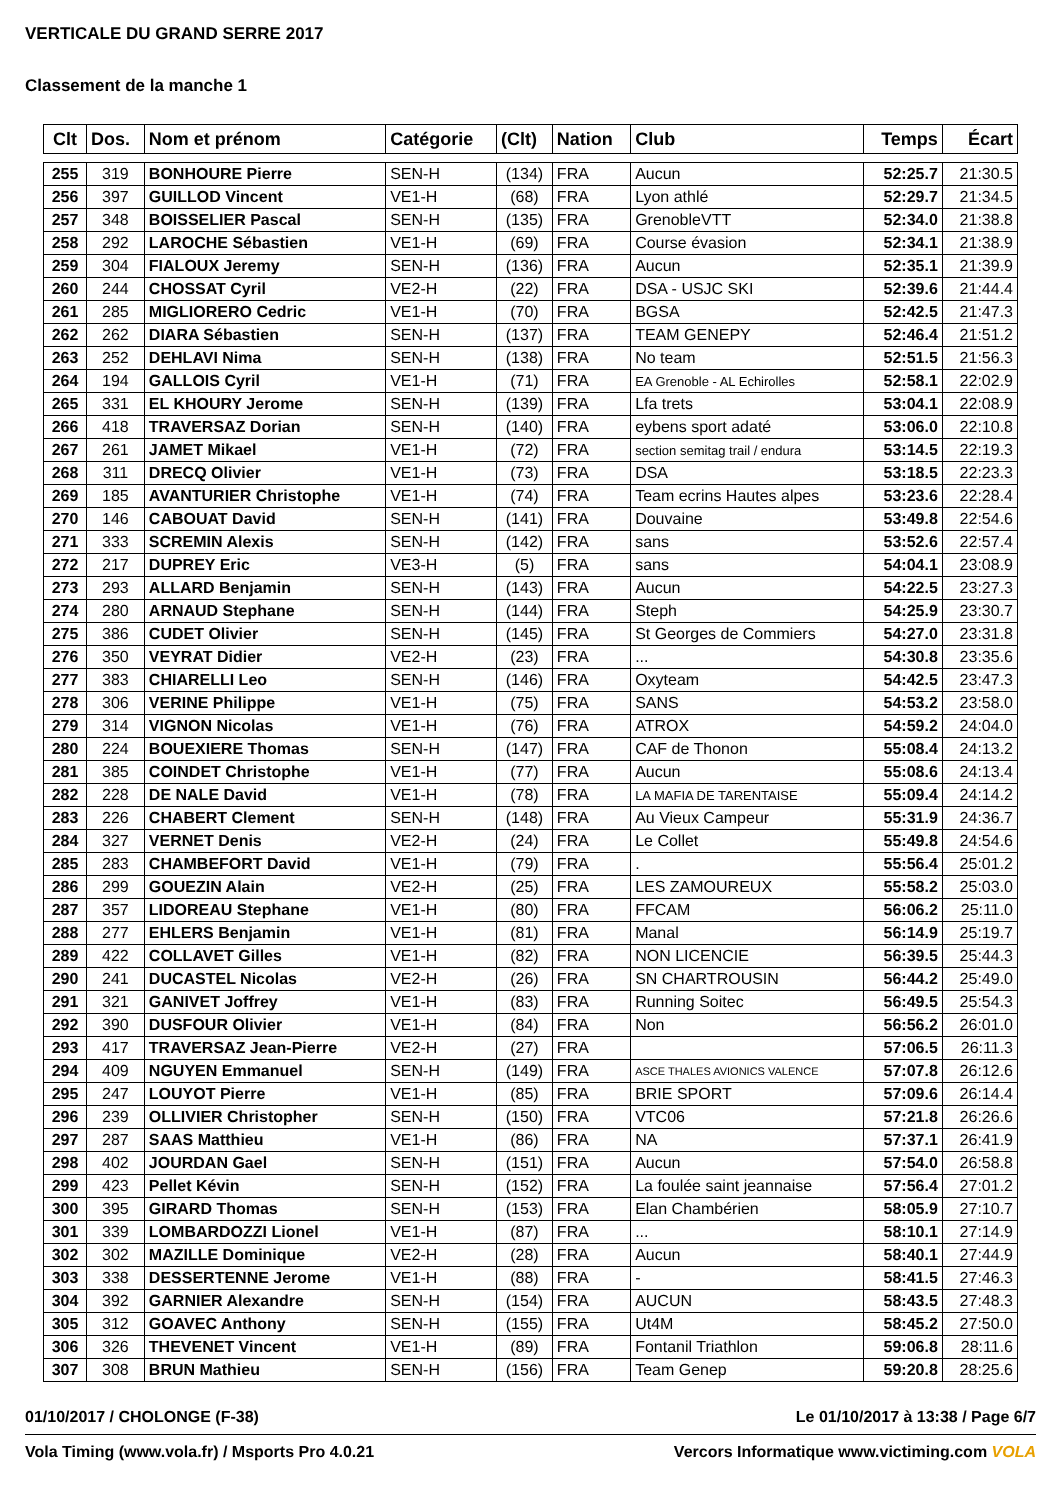VERTICALE DU GRAND SERRE 2017
Classement de la manche 1
| Clt | Dos. | Nom et prénom | Catégorie | (Clt) | Nation | Club | Temps | Écart |
| --- | --- | --- | --- | --- | --- | --- | --- | --- |
| 255 | 319 | BONHOURE Pierre | SEN-H | (134) | FRA | Aucun | 52:25.7 | 21:30.5 |
| 256 | 397 | GUILLOD Vincent | VE1-H | (68) | FRA | Lyon athlé | 52:29.7 | 21:34.5 |
| 257 | 348 | BOISSELIER Pascal | SEN-H | (135) | FRA | GrenobleVTT | 52:34.0 | 21:38.8 |
| 258 | 292 | LAROCHE Sébastien | VE1-H | (69) | FRA | Course évasion | 52:34.1 | 21:38.9 |
| 259 | 304 | FIALOUX Jeremy | SEN-H | (136) | FRA | Aucun | 52:35.1 | 21:39.9 |
| 260 | 244 | CHOSSAT Cyril | VE2-H | (22) | FRA | DSA - USJC SKI | 52:39.6 | 21:44.4 |
| 261 | 285 | MIGLIORERO Cedric | VE1-H | (70) | FRA | BGSA | 52:42.5 | 21:47.3 |
| 262 | 262 | DIARA Sébastien | SEN-H | (137) | FRA | TEAM GENEPY | 52:46.4 | 21:51.2 |
| 263 | 252 | DEHLAVI Nima | SEN-H | (138) | FRA | No team | 52:51.5 | 21:56.3 |
| 264 | 194 | GALLOIS Cyril | VE1-H | (71) | FRA | EA Grenoble - AL Echirolles | 52:58.1 | 22:02.9 |
| 265 | 331 | EL KHOURY Jerome | SEN-H | (139) | FRA | Lfa trets | 53:04.1 | 22:08.9 |
| 266 | 418 | TRAVERSAZ Dorian | SEN-H | (140) | FRA | eybens sport adaté | 53:06.0 | 22:10.8 |
| 267 | 261 | JAMET Mikael | VE1-H | (72) | FRA | section semitag trail / endura | 53:14.5 | 22:19.3 |
| 268 | 311 | DRECQ Olivier | VE1-H | (73) | FRA | DSA | 53:18.5 | 22:23.3 |
| 269 | 185 | AVANTURIER Christophe | VE1-H | (74) | FRA | Team ecrins Hautes alpes | 53:23.6 | 22:28.4 |
| 270 | 146 | CABOUAT David | SEN-H | (141) | FRA | Douvaine | 53:49.8 | 22:54.6 |
| 271 | 333 | SCREMIN Alexis | SEN-H | (142) | FRA | sans | 53:52.6 | 22:57.4 |
| 272 | 217 | DUPREY Eric | VE3-H | (5) | FRA | sans | 54:04.1 | 23:08.9 |
| 273 | 293 | ALLARD Benjamin | SEN-H | (143) | FRA | Aucun | 54:22.5 | 23:27.3 |
| 274 | 280 | ARNAUD Stephane | SEN-H | (144) | FRA | Steph | 54:25.9 | 23:30.7 |
| 275 | 386 | CUDET Olivier | SEN-H | (145) | FRA | St Georges de Commiers | 54:27.0 | 23:31.8 |
| 276 | 350 | VEYRAT Didier | VE2-H | (23) | FRA | ... | 54:30.8 | 23:35.6 |
| 277 | 383 | CHIARELLI Leo | SEN-H | (146) | FRA | Oxyteam | 54:42.5 | 23:47.3 |
| 278 | 306 | VERINE Philippe | VE1-H | (75) | FRA | SANS | 54:53.2 | 23:58.0 |
| 279 | 314 | VIGNON Nicolas | VE1-H | (76) | FRA | ATROX | 54:59.2 | 24:04.0 |
| 280 | 224 | BOUEXIERE Thomas | SEN-H | (147) | FRA | CAF de Thonon | 55:08.4 | 24:13.2 |
| 281 | 385 | COINDET Christophe | VE1-H | (77) | FRA | Aucun | 55:08.6 | 24:13.4 |
| 282 | 228 | DE NALE David | VE1-H | (78) | FRA | LA MAFIA DE TARENTAISE | 55:09.4 | 24:14.2 |
| 283 | 226 | CHABERT Clement | SEN-H | (148) | FRA | Au Vieux Campeur | 55:31.9 | 24:36.7 |
| 284 | 327 | VERNET Denis | VE2-H | (24) | FRA | Le Collet | 55:49.8 | 24:54.6 |
| 285 | 283 | CHAMBEFORT David | VE1-H | (79) | FRA | . | 55:56.4 | 25:01.2 |
| 286 | 299 | GOUEZIN Alain | VE2-H | (25) | FRA | LES ZAMOUREUX | 55:58.2 | 25:03.0 |
| 287 | 357 | LIDOREAU Stephane | VE1-H | (80) | FRA | FFCAM | 56:06.2 | 25:11.0 |
| 288 | 277 | EHLERS Benjamin | VE1-H | (81) | FRA | Manal | 56:14.9 | 25:19.7 |
| 289 | 422 | COLLAVET Gilles | VE1-H | (82) | FRA | NON LICENCIE | 56:39.5 | 25:44.3 |
| 290 | 241 | DUCASTEL Nicolas | VE2-H | (26) | FRA | SN CHARTROUSIN | 56:44.2 | 25:49.0 |
| 291 | 321 | GANIVET Joffrey | VE1-H | (83) | FRA | Running Soitec | 56:49.5 | 25:54.3 |
| 292 | 390 | DUSFOUR Olivier | VE1-H | (84) | FRA | Non | 56:56.2 | 26:01.0 |
| 293 | 417 | TRAVERSAZ Jean-Pierre | VE2-H | (27) | FRA | | 57:06.5 | 26:11.3 |
| 294 | 409 | NGUYEN Emmanuel | SEN-H | (149) | FRA | ASCE THALES AVIONICS VALENCE | 57:07.8 | 26:12.6 |
| 295 | 247 | LOUYOT Pierre | VE1-H | (85) | FRA | BRIE SPORT | 57:09.6 | 26:14.4 |
| 296 | 239 | OLLIVIER Christopher | SEN-H | (150) | FRA | VTC06 | 57:21.8 | 26:26.6 |
| 297 | 287 | SAAS Matthieu | VE1-H | (86) | FRA | NA | 57:37.1 | 26:41.9 |
| 298 | 402 | JOURDAN Gael | SEN-H | (151) | FRA | Aucun | 57:54.0 | 26:58.8 |
| 299 | 423 | Pellet Kévin | SEN-H | (152) | FRA | La foulée saint jeannaise | 57:56.4 | 27:01.2 |
| 300 | 395 | GIRARD Thomas | SEN-H | (153) | FRA | Elan Chambérien | 58:05.9 | 27:10.7 |
| 301 | 339 | LOMBARDOZZI Lionel | VE1-H | (87) | FRA | ... | 58:10.1 | 27:14.9 |
| 302 | 302 | MAZILLE Dominique | VE2-H | (28) | FRA | Aucun | 58:40.1 | 27:44.9 |
| 303 | 338 | DESSERTENNE Jerome | VE1-H | (88) | FRA | - | 58:41.5 | 27:46.3 |
| 304 | 392 | GARNIER Alexandre | SEN-H | (154) | FRA | AUCUN | 58:43.5 | 27:48.3 |
| 305 | 312 | GOAVEC Anthony | SEN-H | (155) | FRA | Ut4M | 58:45.2 | 27:50.0 |
| 306 | 326 | THEVENET Vincent | VE1-H | (89) | FRA | Fontanil Triathlon | 59:06.8 | 28:11.6 |
| 307 | 308 | BRUN Mathieu | SEN-H | (156) | FRA | Team Genep | 59:20.8 | 28:25.6 |
01/10/2017 / CHOLONGE (F-38) Le 01/10/2017 à 13:38 / Page 6/7
Vola Timing (www.vola.fr) / Msports Pro 4.0.21 Vercors Informatique www.victiming.com VOLA